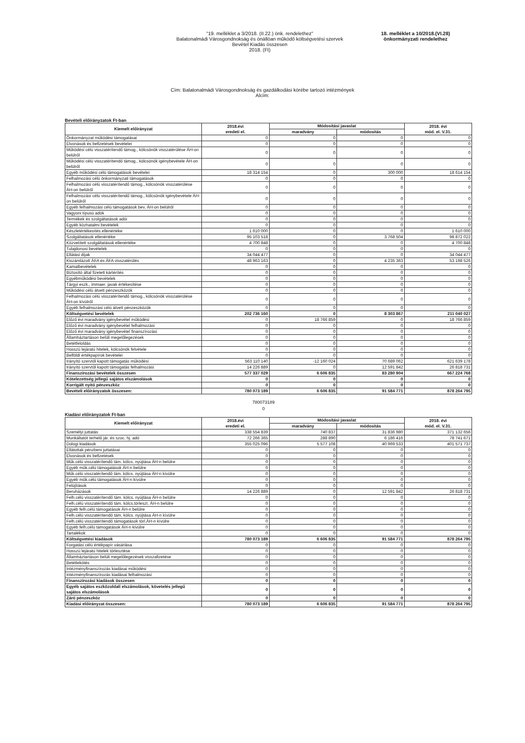"19. melléklet a 3/2018. (II.22.) önk. rendelethez"
Balatonalmádi Városgondnokság és önállóan működő költségvetési szervek
Bevétel Kiadás összesen
2018. (Ft)
18. melléklet a 10/2018.(VI.28)
önkormányzati rendelethez
Cím: Balatonalmádi Városgondnokság és gazdálkodási körébe tartozó intézmények
Alcím:
Bevételi előirányzatok Ft-ban
| Kiemelt előirányzat | 2018.évi eredeti el. | Módosítási javaslat | | 2018. évi mód. el. V.31. |
| --- | --- | --- | --- | --- |
| | | maradvány | módosítás | |
| Önkormányzat működési támogatásai | 0 | 0 | 0 | 0 |
| Elvonások és befizetések bevételei | 0 | 0 | 0 | 0 |
| Működési célú visszatérítendő támog., kölcsönök visszatérülése ÁH-on belülről | 0 | 0 | 0 | 0 |
| Működési célú visszatérítendő támog., kölcsönök igénybevétele ÁH-on belülről | 0 | 0 | 0 | 0 |
| Egyéb működési célú támogatások bevételei | 18 314 154 | 0 | 300 000 | 18 614 154 |
| Felhalmozási célú önkormányzati támogatások | 0 | 0 | 0 | 0 |
| Felhalmozási célú visszatérítendő támog., kölcsönök visszatérülése ÁH-on belülről | 0 | 0 | 0 | 0 |
| Felhalmozási célú visszatérítendő támog., kölcsönök igénybevétele ÁH-on belülről | 0 | 0 | 0 | 0 |
| Egyéb felhalmozási célú támogatások bev. ÁH-on belülről | 0 | 0 | 0 | 0 |
| Vagyoni típusú adók | 0 | 0 | 0 | 0 |
| Termékek és szolgáltatások adói | 0 | 0 | 0 | 0 |
| Egyéb közhatalmi bevételek | 0 | 0 | 0 | 0 |
| Készletértékesítés ellenértéke | 1 610 000 | 0 | 0 | 1 610 000 |
| Szolgáltatások ellenértéke | 95 103 518 | 0 | 3 768 504 | 98 872 022 |
| Közvetített szolgáltatások ellenértéke | 4 700 848 | 0 | 0 | 4 700 848 |
| Tulajdonosi bevételek | 0 | 0 | 0 | 0 |
| Ellátási díjak | 34 044 477 | 0 | 0 | 34 044 477 |
| Kiszámlázott ÁFA és ÁFA visszatérülés | 48 963 163 | 0 | 4 235 363 | 53 198 526 |
| Kamatbevételek | 0 | 0 | 0 | 0 |
| Biztosító által fizetett kártérítés | 0 | 0 | 0 | 0 |
| Egyébműködési bevételek | 0 | 0 | 0 | 0 |
| Tárgyi eszk., immaer. javak értékesítése | 0 | 0 | 0 | 0 |
| Működési célú átvett pénzeszközök | 0 | 0 | 0 | 0 |
| Felhalmozási célú visszatérítendő támog., kölcsönök visszatérülése ÁH-on kívülről | 0 | 0 | 0 | 0 |
| Egyéb felhalmozási célú átvett pénzeszközök | 0 | 0 | 0 | 0 |
| Költségvetési bevételek | 202 736 160 | 0 | 8 303 867 | 211 040 027 |
| Előző évi maradvány igénybevétel működési | 0 | 18 766 859 | 0 | 18 766 859 |
| Előző évi maradvány igénybevétel felhalmozási | 0 | 0 | 0 | 0 |
| Előző évi maradvány igénybevétel finanszírozási | 0 | 0 | 0 | 0 |
| Államháztartáson belüli megelőlegezések | 0 | 0 | 0 | 0 |
| Betétfeloldás | 0 | 0 | 0 | 0 |
| Hosszú lejáratú hitelek, kölcsönök felvétele | 0 | 0 | 0 | 0 |
| Belföldi értékpapírok bevételei | 0 | 0 | 0 | 0 |
| Irányító szervtől kapott támogatás működési | 563 110 140 | -12 160 024 | 70 689 062 | 621 639 178 |
| Irányító szervtől kapott támogatás felhalmozási | 14 226 889 | 0 | 12 591 842 | 26 818 731 |
| Finanszírozási bevételek összesen | 577 337 029 | 6 606 835 | 83 280 904 | 667 224 768 |
| Kötelezettség jellegű sajátos elszámolások | 0 | 0 | 0 | 0 |
| Korrigált nyitó pénzeszköz | 0 | 0 | 0 | 0 |
| Bevételi előirányzatok összesen: | 780 073 189 | 6 606 835 | 91 584 771 | 878 264 795 |
780073189
0
Kiadási előirányzatok Ft-ban
| Kiemelt előirányzat | 2018.évi eredeti el. | Módosítási javaslat | | 2018. évi mód. el. V.31. |
| --- | --- | --- | --- | --- |
| | | maradvány | módosítás | |
| Személyi juttatás | 338 554 839 | 740 837 | 31 836 980 | 371 132 656 |
| Munkáltatót terhelő jár. és szoc. hj. adó | 72 266 365 | 288 890 | 6 186 416 | 78 741 671 |
| Dologi kiadások | 355 025 096 | 5 577 108 | 40 969 533 | 401 571 737 |
| Ellátottak pénzbeni juttatásai | 0 | 0 | 0 | 0 |
| Elvonások és befizetések | 0 | 0 | 0 | 0 |
| Műk.célú visszatérítendő tám. kölcs. nyújtása ÁH-n belülre | 0 | 0 | 0 | 0 |
| Egyéb műk.célú támogatások ÁH-n belülre | 0 | 0 | 0 | 0 |
| Műk.célú visszatérítendő tám. kölcs. nyújtása ÁH-n kívülre | 0 | 0 | 0 | 0 |
| Egyéb műk.célú támogatások ÁH-n kívülre | 0 | 0 | 0 | 0 |
| Felújítások | 0 | 0 | 0 | 0 |
| Beruházások | 14 226 889 | 0 | 12 591 842 | 26 818 731 |
| Felh.célú visszatérítendő tám. kölcs. nyújtása ÁH-n belülre | 0 | 0 | 0 | 0 |
| Felh.célú visszatérítendő tám. kölcs.törleszt. ÁH-n belülre | 0 | 0 | 0 | 0 |
| Egyéb felh.célú támogatások ÁH-n belülre | 0 | 0 | 0 | 0 |
| Felh.célú visszatérítendő tám. kölcs. nyújtása ÁH-n kívülre | 0 | 0 | 0 | 0 |
| Felh.célú visszatérítendő támogatások törl.ÁH-n kívülre | 0 | 0 | 0 | 0 |
| Egyéb felh.célú támogatások ÁH-n kívülre | 0 | 0 | 0 | 0 |
| Tartalékok | 0 | 0 | 0 | 0 |
| Költségvetési kiadások | 780 073 189 | 6 606 835 | 91 584 771 | 878 264 795 |
| Forgatási célú értékpapír vásárlása | 0 | 0 | 0 | 0 |
| Hosszú lejáratú hitelek törlesztése | 0 | 0 | 0 | 0 |
| Államháztartáson belüli megelőlegezések visszafizetése | 0 | 0 | 0 | 0 |
| Betétlekötés | 0 | 0 | 0 | 0 |
| Intézményfinanszírozás kiadásai működési | 0 | 0 | 0 | 0 |
| Intézményfinanszírozás kiadásai felhalmozási | 0 | 0 | 0 | 0 |
| Finanszírozási kiadások összesen | 0 | 0 | 0 | 0 |
| Egyéb sajátos eszközoldali elszámolások, követelés jellegű sajátos elszámolások | 0 | 0 | 0 | 0 |
| Záró pénzeszköz | 0 | 0 | 0 | 0 |
| Kiadási előirányzat összesen: | 780 073 189 | 6 606 835 | 91 584 771 | 878 264 795 |